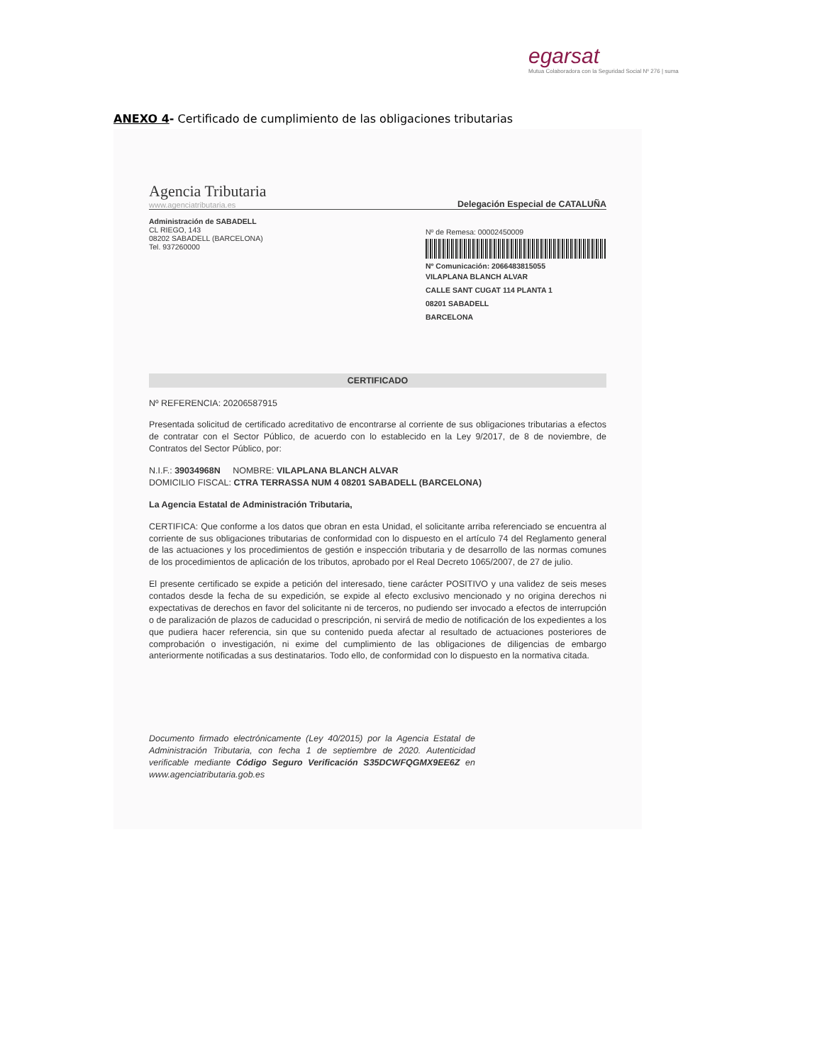egarsat
Mutua Colaboradora con la Seguridad Social Nº 276 | suma
ANEXO 4- Certificado de cumplimiento de las obligaciones tributarias
Agencia Tributaria
www.agenciatributaria.es
Delegación Especial de CATALUÑA
Administración de SABADELL
CL RIEGO, 143
08202 SABADELL (BARCELONA)
Tel. 937260000
Nº de Remesa: 00002450009
Nº Comunicación: 2066483815055
VILAPLANA BLANCH ALVAR
CALLE SANT CUGAT 114 PLANTA 1
08201 SABADELL
BARCELONA
CERTIFICADO
Nº REFERENCIA: 20206587915
Presentada solicitud de certificado acreditativo de encontrarse al corriente de sus obligaciones tributarias a efectos de contratar con el Sector Público, de acuerdo con lo establecido en la Ley 9/2017, de 8 de noviembre, de Contratos del Sector Público, por:
N.I.F.: 39034968N NOMBRE: VILAPLANA BLANCH ALVAR
DOMICILIO FISCAL: CTRA TERRASSA NUM 4 08201 SABADELL (BARCELONA)
La Agencia Estatal de Administración Tributaria,
CERTIFICA: Que conforme a los datos que obran en esta Unidad, el solicitante arriba referenciado se encuentra al corriente de sus obligaciones tributarias de conformidad con lo dispuesto en el artículo 74 del Reglamento general de las actuaciones y los procedimientos de gestión e inspección tributaria y de desarrollo de las normas comunes de los procedimientos de aplicación de los tributos, aprobado por el Real Decreto 1065/2007, de 27 de julio.
El presente certificado se expide a petición del interesado, tiene carácter POSITIVO y una validez de seis meses contados desde la fecha de su expedición, se expide al efecto exclusivo mencionado y no origina derechos ni expectativas de derechos en favor del solicitante ni de terceros, no pudiendo ser invocado a efectos de interrupción o de paralización de plazos de caducidad o prescripción, ni servirá de medio de notificación de los expedientes a los que pudiera hacer referencia, sin que su contenido pueda afectar al resultado de actuaciones posteriores de comprobación o investigación, ni exime del cumplimiento de las obligaciones de diligencias de embargo anteriormente notificadas a sus destinatarios. Todo ello, de conformidad con lo dispuesto en la normativa citada.
Documento firmado electrónicamente (Ley 40/2015) por la Agencia Estatal de Administración Tributaria, con fecha 1 de septiembre de 2020. Autenticidad verificable mediante Código Seguro Verificación S35DCWFQGMX9EE6Z en www.agenciatributaria.gob.es